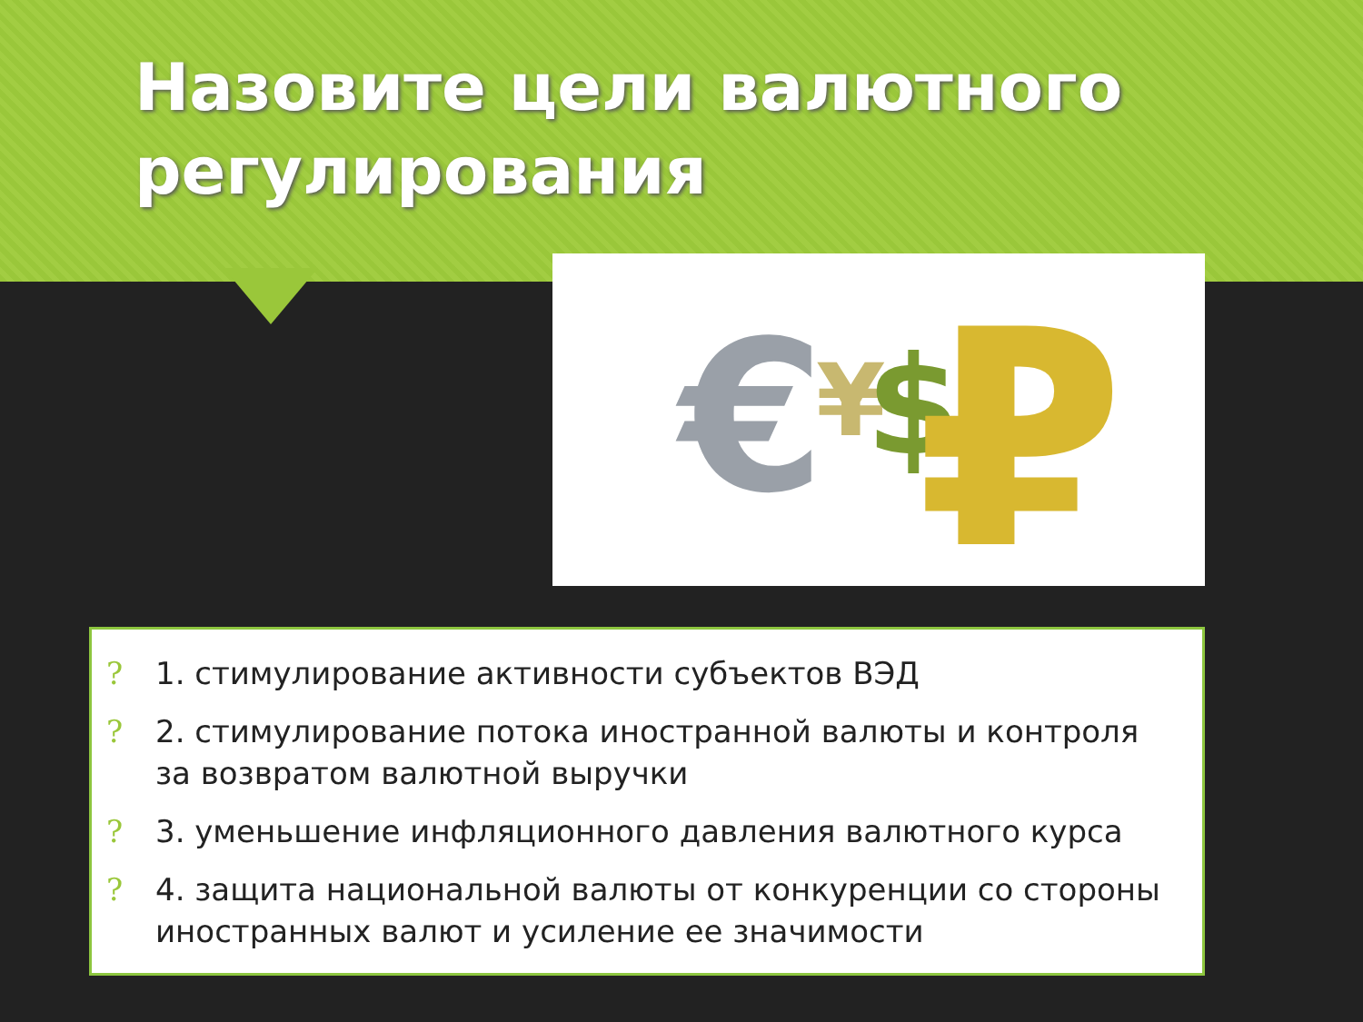Назовите цели валютного регулирования
€
¥
$
₽
? 1. стимулирование активности субъектов ВЭД
? 2. стимулирование потока иностранной валюты и контроля за возвратом валютной выручки
? 3. уменьшение инфляционного давления валютного курса
? 4. защита национальной валюты от конкуренции со стороны иностранных валют и усиление ее значимости